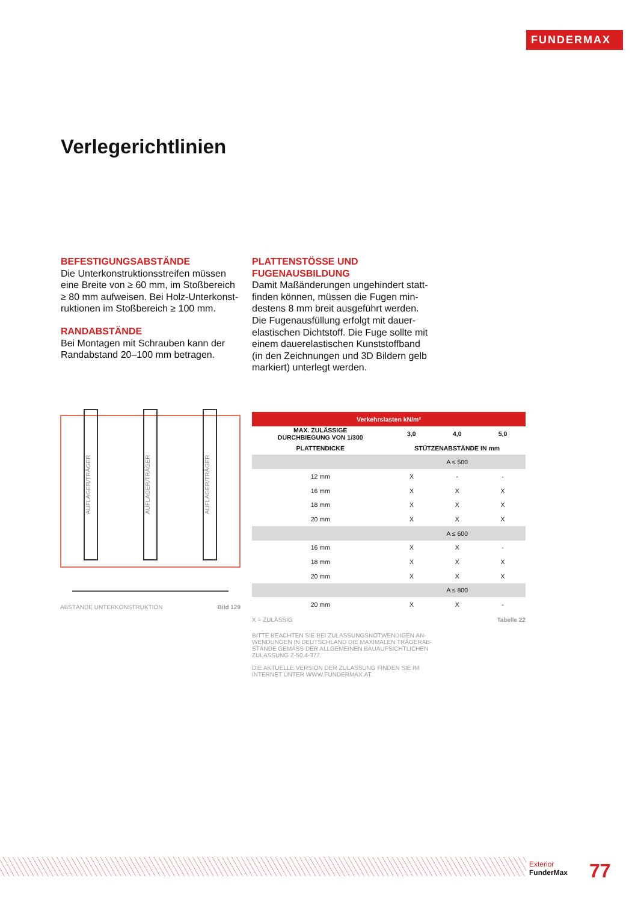FUNDERMAX
Verlegerichtlinien
BEFESTIGUNGSABSTÄNDE
Die Unterkonstruktionsstreifen müssen eine Breite von ≥ 60 mm, im Stoßbereich ≥ 80 mm aufweisen. Bei Holz-Unterkonst­ruktionen im Stoßbereich ≥ 100 mm.
RANDABSTÄNDE
Bei Montagen mit Schrauben kann der Randabstand 20–100 mm betragen.
PLATTENSTÖSSE UND FUGENAUSBILDUNG
Damit Maßänderungen ungehindert statt­finden können, müssen die Fugen min­destens 8 mm breit ausgeführt werden. Die Fugenausfüllung erfolgt mit dauer­elastischen Dichtstoff. Die Fuge sollte mit einem dauerelastischen Kunststoffband (in den Zeichnungen und 3D Bildern gelb markiert) unterlegt werden.
AUFLAGER/TRÄGER
AUFLAGER/TRÄGER
AUFLAGER/TRÄGER
ABSTÄNDE UNTERKONSTRUKTION Bild 129
| Verkehrslasten kN/m² | | | |
| --- | --- | --- | --- |
| MAX. ZULÄSSIGE DURCHBIEGUNG VON 1/300 | 3,0 | 4,0 | 5,0 |
| PLATTENDICKE | STÜTZENABSTÄNDE IN mm | | |
| | A ≤ 500 | | |
| 12 mm | X | - | - |
| 16 mm | X | X | X |
| 18 mm | X | X | X |
| 20 mm | X | X | X |
| | A ≤ 600 | | |
| 16 mm | X | X | - |
| 18 mm | X | X | X |
| 20 mm | X | X | X |
| | A ≤ 800 | | |
| 20 mm | X | X | - |
X = ZULÄSSIG Tabelle 22
BITTE BEACHTEN SIE BEI ZULASSUNGSNOTWENDIGEN AN­WENDUNGEN IN DEUTSCHLAND DIE MAXIMALEN TRÄGERAB­STÄNDE GEMÄSS DER ALLGEMEINEN BAUAUFSICHTLICHEN ZULASSUNG Z-50.4-377.
DIE AKTUELLE VERSION DER ZULASSUNG FINDEN SIE IM INTERNET UNTER WWW.FUNDERMAX.AT.
Exterior
FunderMax
77